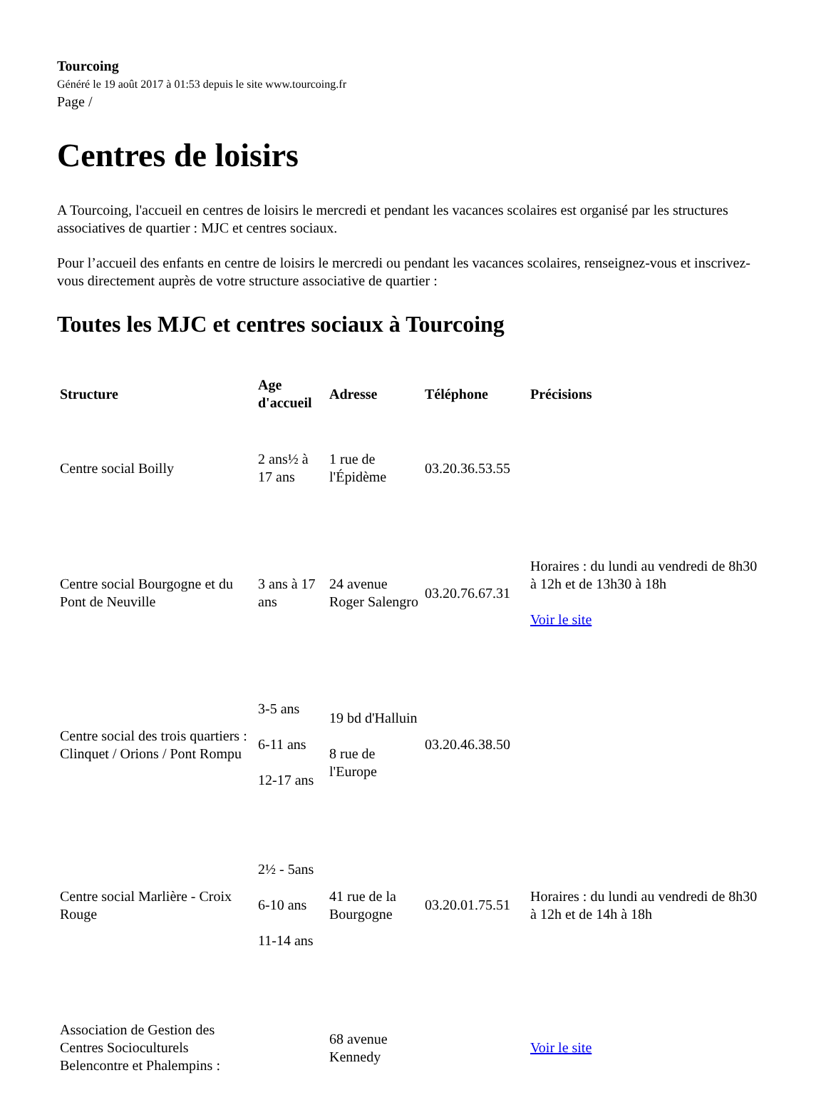Tourcoing
Généré le 19 août 2017 à 01:53 depuis le site www.tourcoing.fr
Page /
Centres de loisirs
A Tourcoing, l'accueil en centres de loisirs le mercredi et pendant les vacances scolaires est organisé par les structures associatives de quartier : MJC et centres sociaux.
Pour l’accueil des enfants en centre de loisirs le mercredi ou pendant les vacances scolaires, renseignez-vous et inscrivez-vous directement auprès de votre structure associative de quartier :
Toutes les MJC et centres sociaux à Tourcoing
| Structure | Age d'accueil | Adresse | Téléphone | Précisions |
| --- | --- | --- | --- | --- |
| Centre social Boilly | 2 ans½ à 17 ans | 1 rue de l'Épidème | 03.20.36.53.55 | |
| Centre social Bourgogne et du Pont de Neuville | 3 ans à 17 ans | 24 avenue Roger Salengro | 03.20.76.67.31 | Horaires : du lundi au vendredi de 8h30 à 12h et de 13h30 à 18h Voir le site |
| Centre social des trois quartiers : Clinquet / Orions / Pont Rompu | 3-5 ans 6-11 ans 12-17 ans | 19 bd d'Halluin 8 rue de l'Europe | 03.20.46.38.50 | |
| Centre social Marlière - Croix Rouge | 2½ - 5ans 6-10 ans 11-14 ans | 41 rue de la Bourgogne | 03.20.01.75.51 | Horaires : du lundi au vendredi de 8h30 à 12h et de 14h à 18h |
| Association de Gestion des Centres Socioculturels Belencontre et Phalempins : | | 68 avenue Kennedy | | Voir le site |